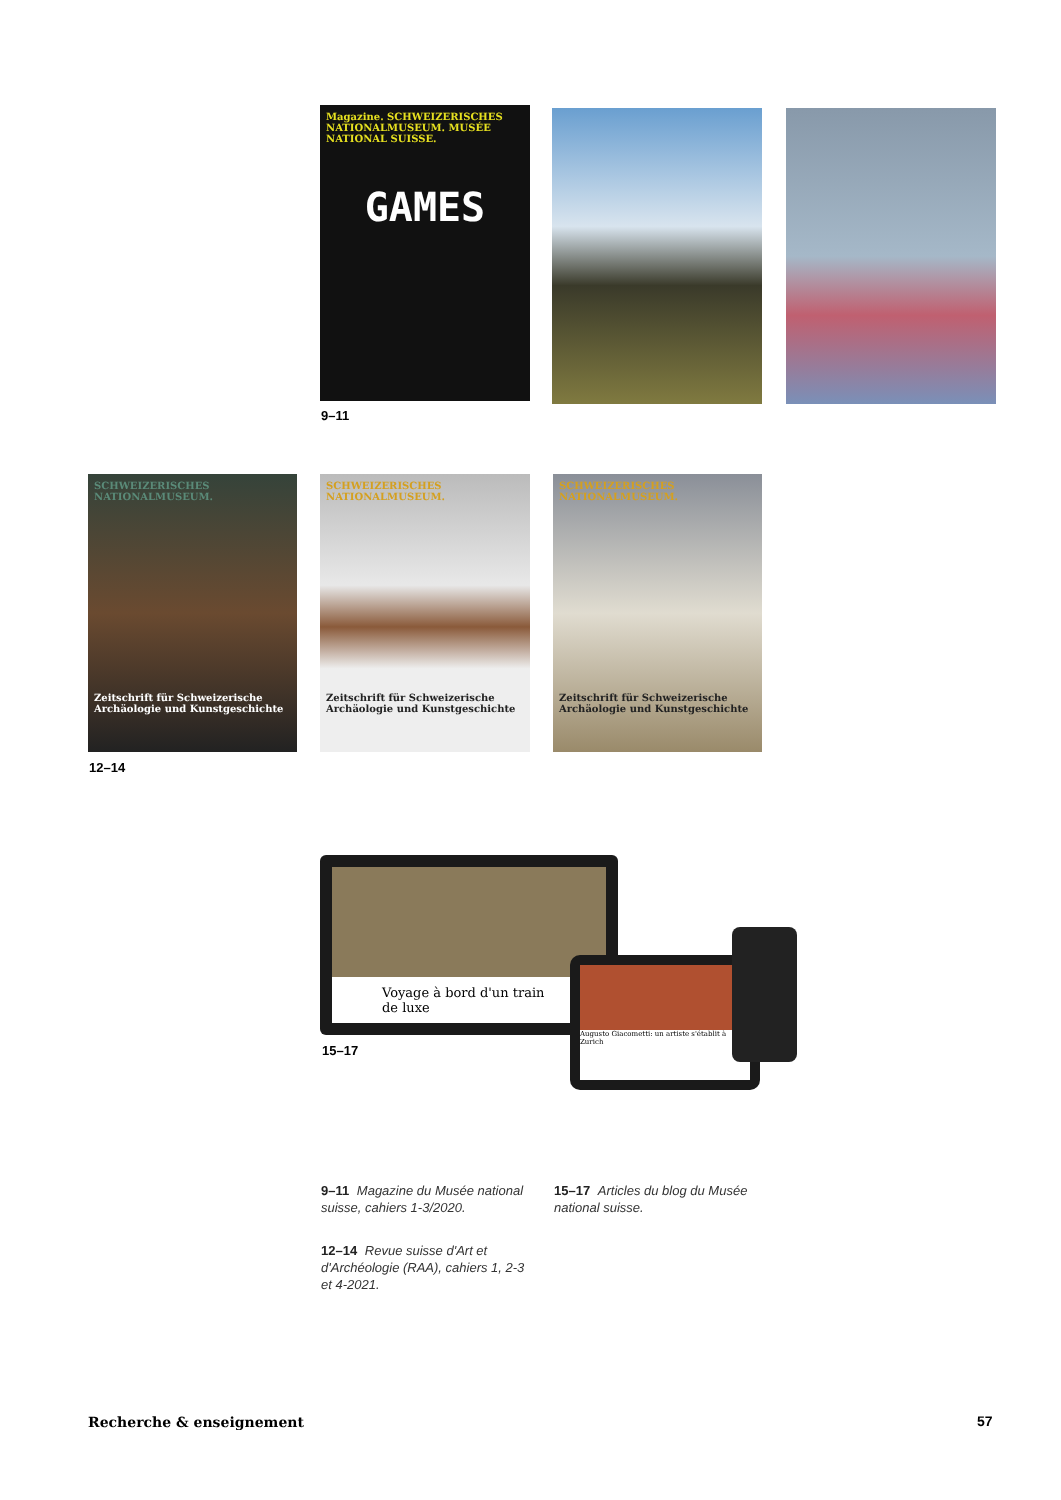Magazine. SCHWEIZERISCHES NATIONALMUSEUM. MUSÉE NATIONAL SUISSE.
GAMES
9–11
SCHWEIZERISCHES NATIONALMUSEUM.
Zeitschrift für Schweizerische Archäologie und Kunstgeschichte
SCHWEIZERISCHES NATIONALMUSEUM.
Zeitschrift für Schweizerische Archäologie und Kunstgeschichte
SCHWEIZERISCHES NATIONALMUSEUM.
Zeitschrift für Schweizerische Archäologie und Kunstgeschichte
12–14
Voyage à bord d'un train de luxe
Augusto Giacometti: un artiste s'établit à Zurich
15–17
9–11 Magazine du Musée national suisse, cahiers 1-3/2020.
15–17 Articles du blog du Musée national suisse.
12–14 Revue suisse d'Art et d'Archéologie (RAA), cahiers 1, 2-3 et 4-2021.
Recherche & enseignement 57